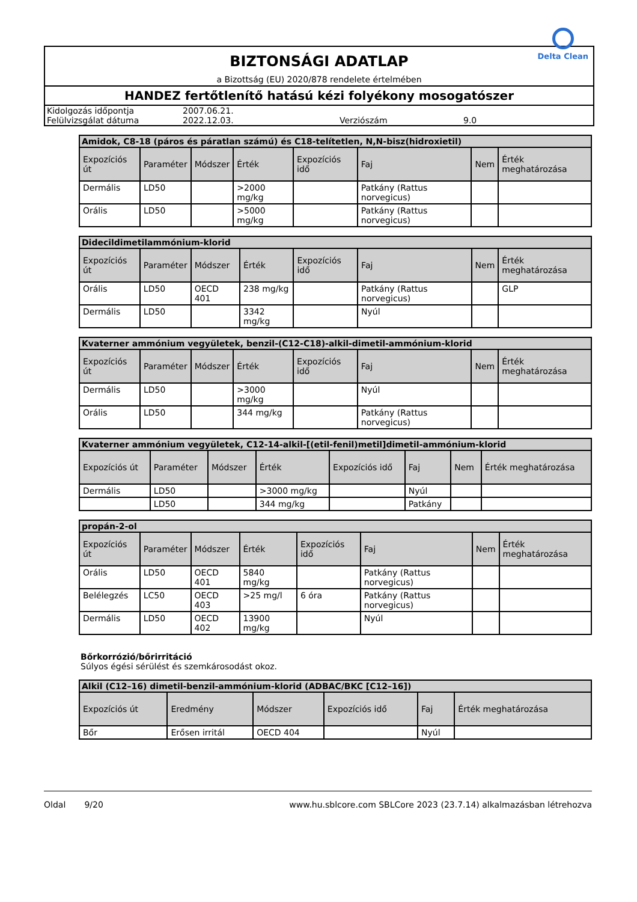BIZTONSÁGI ADATLAP
a Bizottság (EU) 2020/878 rendelete értelmében
Delta Clean
HANDEZ fertőtlenítő hatású kézi folyékony mosogatószer
| Kidolgozás időpontja | 2007.06.21. | | |
| Felülvizsgálat dátuma | 2022.12.03. | Verziószám | 9.0 |
| Amidok, C8-18 (páros és páratlan számú) és C18-telítetlen, N,N-bisz(hidroxietil) | | | | | | | |
| --- | --- | --- | --- | --- | --- | --- | --- |
| Expozíciós út | Paraméter | Módszer | Érték | Expozíciós idő | Faj | Nem | Érték meghatározása |
| Dermális | LD50 | | >2000 mg/kg | | Patkány (Rattus norvegicus) | | |
| Orális | LD50 | | >5000 mg/kg | | Patkány (Rattus norvegicus) | | |
| Didecildimetilammónium-klorid | | | | | | | |
| --- | --- | --- | --- | --- | --- | --- | --- |
| Expozíciós út | Paraméter | Módszer | Érték | Expozíciós idő | Faj | Nem | Érték meghatározása |
| Orális | LD50 | OECD 401 | 238 mg/kg | | Patkány (Rattus norvegicus) | | GLP |
| Dermális | LD50 | | 3342 mg/kg | | Nyúl | | |
| Kvaterner ammónium vegyületek, benzil-(C12-C18)-alkil-dimetil-ammónium-klorid | | | | | | | |
| --- | --- | --- | --- | --- | --- | --- | --- |
| Expozíciós út | Paraméter | Módszer | Érték | Expozíciós idő | Faj | Nem | Érték meghatározása |
| Dermális | LD50 | | >3000 mg/kg | | Nyúl | | |
| Orális | LD50 | | 344 mg/kg | | Patkány (Rattus norvegicus) | | |
| Kvaterner ammónium vegyületek, C12-14-alkil-[(etil-fenil)metil]dimetil-ammónium-klorid | | | | | | | |
| --- | --- | --- | --- | --- | --- | --- | --- |
| Expozíciós út | Paraméter | Módszer | Érték | Expozíciós idő | Faj | Nem | Érték meghatározása |
| Dermális | LD50 | | >3000 mg/kg | | Nyúl | | |
| | LD50 | | 344 mg/kg | | Patkány | | |
| propán-2-ol | | | | | | | |
| --- | --- | --- | --- | --- | --- | --- | --- |
| Expozíciós út | Paraméter | Módszer | Érték | Expozíciós idő | Faj | Nem | Érték meghatározása |
| Orális | LD50 | OECD 401 | 5840 mg/kg | | Patkány (Rattus norvegicus) | | |
| Belélegzés | LC50 | OECD 403 | >25 mg/l | 6 óra | Patkány (Rattus norvegicus) | | |
| Dermális | LD50 | OECD 402 | 13900 mg/kg | | Nyúl | | |
Bőrkorrózió/bőrirritáció
Súlyos égési sérülést és szemkárosodást okoz.
| Alkil (C12–16) dimetil-benzil-ammónium-klorid (ADBAC/BKC [C12–16]) | | | | | |
| --- | --- | --- | --- | --- | --- |
| Expozíciós út | Eredmény | Módszer | Expozíciós idő | Faj | Érték meghatározása |
| Bőr | Erősen irritál | OECD 404 | | Nyúl | |
Oldal 9/20 www.hu.sblcore.com SBLCore 2023 (23.7.14) alkalmazásban létrehozva